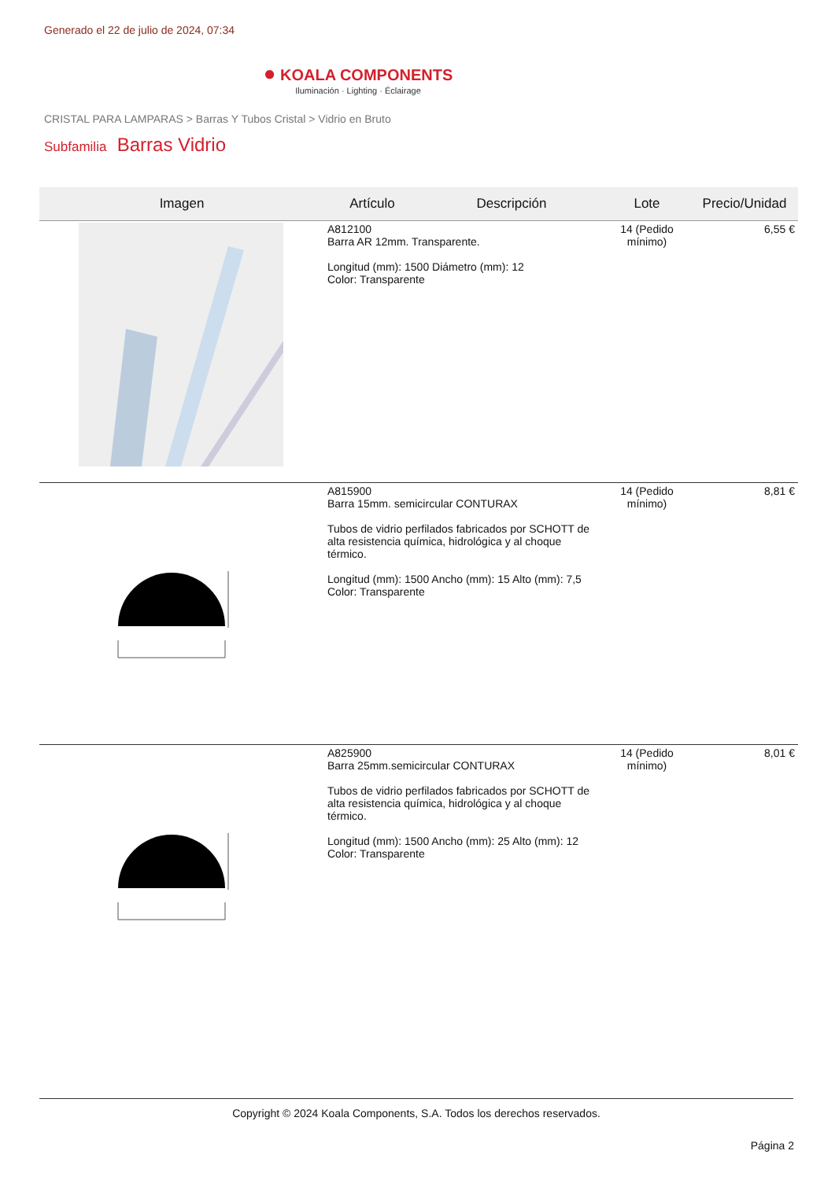Generado el 22 de julio de 2024, 07:34
● KOALA COMPONENTS
Iluminación · Lighting · Éclairage
CRISTAL PARA LAMPARAS > Barras Y Tubos Cristal > Vidrio en Bruto
Subfamilia Barras Vidrio
| Imagen | Artículo | Descripción | Lote | Precio/Unidad |
| --- | --- | --- | --- | --- |
| | A812100 Barra AR 12mm. Transparente. Longitud (mm): 1500 Diámetro (mm): 12 Color: Transparente | | 14 (Pedido mínimo) | 6,55 € |
| | A815900 Barra 15mm. semicircular CONTURAX Tubos de vidrio perfilados fabricados por SCHOTT de alta resistencia química, hidrológica y al choque térmico. Longitud (mm): 1500 Ancho (mm): 15 Alto (mm): 7,5 Color: Transparente | | 14 (Pedido mínimo) | 8,81 € |
| | A825900 Barra 25mm.semicircular CONTURAX Tubos de vidrio perfilados fabricados por SCHOTT de alta resistencia química, hidrológica y al choque térmico. Longitud (mm): 1500 Ancho (mm): 25 Alto (mm): 12 Color: Transparente | | 14 (Pedido mínimo) | 8,01 € |
Copyright © 2024 Koala Components, S.A. Todos los derechos reservados.
Página 2